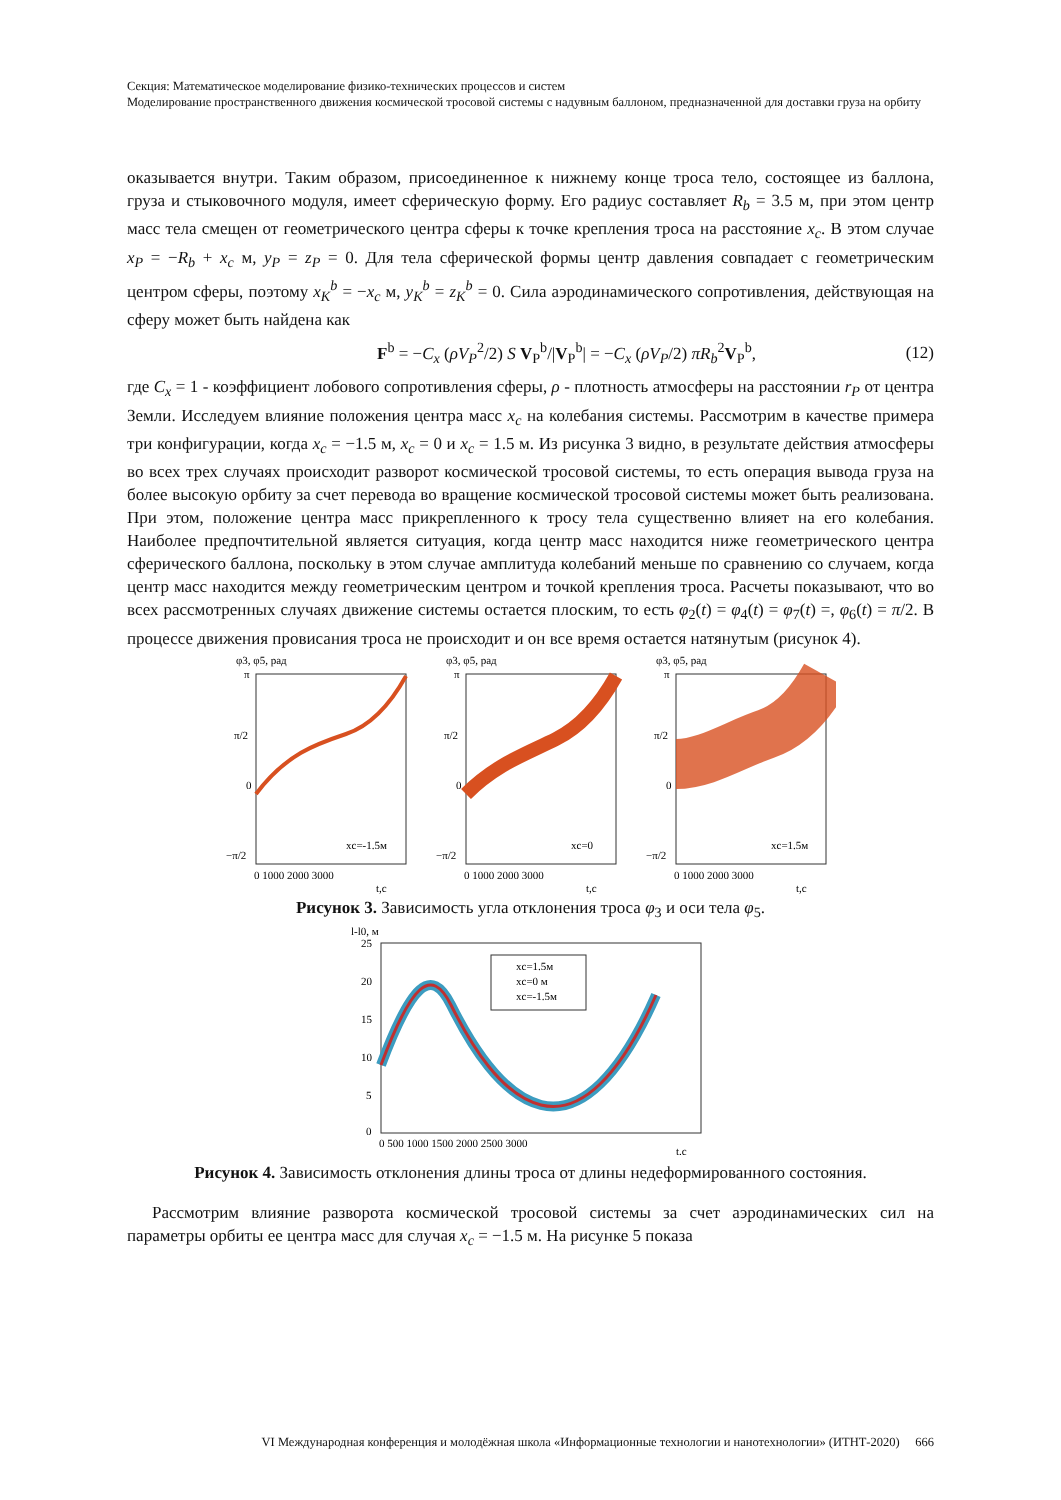Секция: Математическое моделирование физико-технических процессов и систем
Моделирование пространственного движения космической тросовой системы с надувным баллоном, предназначенной для доставки груза на орбиту
оказывается внутри. Таким образом, присоединенное к нижнему конце троса тело, состоящее из баллона, груза и стыковочного модуля, имеет сферическую форму. Его радиус составляет R<sub>b</sub> = 3.5 м, при этом центр масс тела смещен от геометрического центра сферы к точке крепления троса на расстояние x<sub>c</sub>. В этом случае x<sub>P</sub> = −R<sub>b</sub> + x<sub>c</sub> м, y<sub>P</sub> = z<sub>P</sub> = 0. Для тела сферической формы центр давления совпадает с геометрическим центром сферы, поэтому x<sub>K</sub><sup>b</sup> = −x<sub>c</sub> м, y<sub>K</sub><sup>b</sup> = z<sub>K</sub><sup>b</sup> = 0. Сила аэродинамического сопротивления, действующая на сферу может быть найдена как
F<sup>b</sup> = −C<sub>x</sub> (ρV<sub>P</sub><sup>2</sup>/2) S V<sub>P</sub><sup>b</sup>/|V<sub>P</sub><sup>b</sup>| = −C<sub>x</sub> (ρV<sub>P</sub>/2) πR<sub>b</sub><sup>2</sup>V<sub>P</sub><sup>b</sup>, (12)
где C<sub>x</sub> = 1 - коэффициент лобового сопротивления сферы, ρ - плотность атмосферы на расстоянии r<sub>P</sub> от центра Земли. Исследуем влияние положения центра масс x<sub>c</sub> на колебания системы. Рассмотрим в качестве примера три конфигурации, когда x<sub>c</sub> = −1.5 м, x<sub>c</sub> = 0 и x<sub>c</sub> = 1.5 м. Из рисунка 3 видно, в результате действия атмосферы во всех трех случаях происходит разворот космической тросовой системы, то есть операция вывода груза на более высокую орбиту за счет перевода во вращение космической тросовой системы может быть реализована. При этом, положение центра масс прикрепленного к тросу тела существенно влияет на его колебания. Наиболее предпочтительной является ситуация, когда центр масс находится ниже геометрического центра сферического баллона, поскольку в этом случае амплитуда колебаний меньше по сравнению со случаем, когда центр масс находится между геометрическим центром и точкой крепления троса. Расчеты показывают, что во всех рассмотренных случаях движение системы остается плоским, то есть φ<sub>2</sub>(t) = φ<sub>4</sub>(t) = φ<sub>7</sub>(t) =, φ<sub>6</sub>(t) = π/2. В процессе движения провисания троса не происходит и он все время остается натянутым (рисунок 4).
φ3, φ5, рад
π
π/2
0
−π/2
xc=-1.5м
0 1000 2000 3000
t,c
φ3, φ5, рад
π
π/2
0
−π/2
xc=0
0 1000 2000 3000
t,c
φ3, φ5, рад
π
π/2
0
−π/2
xc=1.5м
0 1000 2000 3000
t,c
Рисунок 3. Зависимость угла отклонения троса φ<sub>3</sub> и оси тела φ<sub>5</sub>.
l-l0, м
xc=1.5м
xc=0 м
xc=-1.5м
25
20
15
10
5
0
0 500 1000 1500 2000 2500 3000
t,c
Рисунок 4. Зависимость отклонения длины троса от длины недеформированного состояния.
Рассмотрим влияние разворота космической тросовой системы за счет аэродинамических сил на параметры орбиты ее центра масс для случая x<sub>c</sub> = −1.5 м. На рисунке 5 показа
VI Международная конференция и молодёжная школа «Информационные технологии и нанотехнологии» (ИТНТ-2020) 666